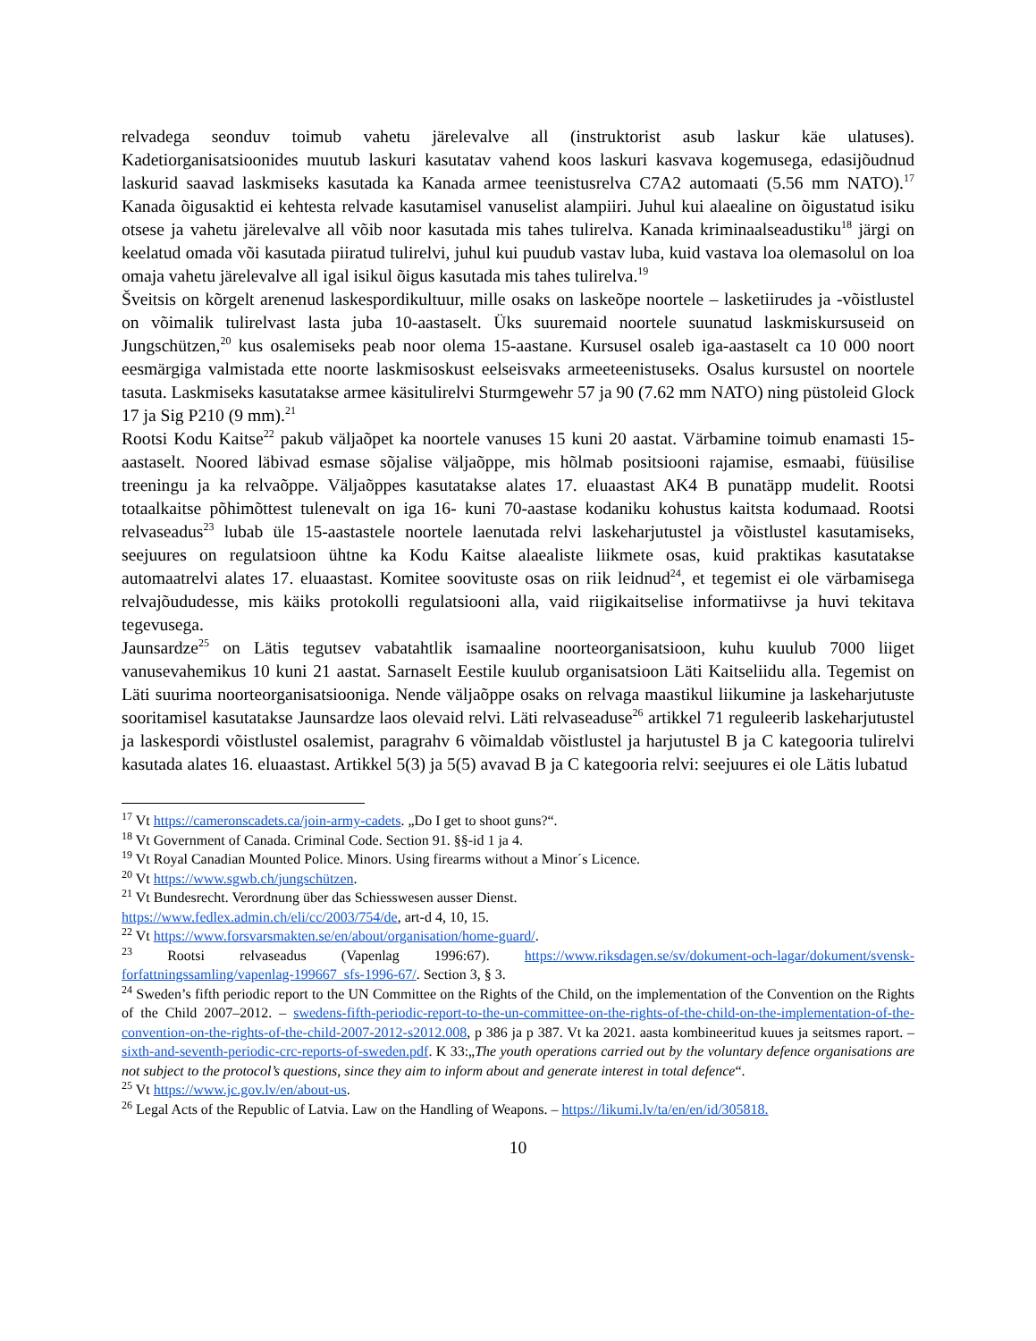relvadega seonduv toimub vahetu järelevalve all (instruktorist asub laskur käe ulatuses). Kadetiorganisatsioonides muutub laskuri kasutatav vahend koos laskuri kasvava kogemusega, edasijõudnud laskurid saavad laskmiseks kasutada ka Kanada armee teenistusrelva C7A2 automaati (5.56 mm NATO).<sup>17</sup> Kanada õigusaktid ei kehtesta relvade kasutamisel vanuselist alampiiri. Juhul kui alaealine on õigustatud isiku otsese ja vahetu järelevalve all võib noor kasutada mis tahes tulirelva. Kanada kriminaalseadustiku<sup>18</sup> järgi on keelatud omada või kasutada piiratud tulirelvi, juhul kui puudub vastav luba, kuid vastava loa olemasolul on loa omaja vahetu järelevalve all igal isikul õigus kasutada mis tahes tulirelva.<sup>19</sup>
Šveitsis on kõrgelt arenenud laskespordikultuur, mille osaks on laskeõpe noortele – lasketiirudes ja -võistlustel on võimalik tulirelvast lasta juba 10-aastaselt. Üks suuremaid noortele suunatud laskmiskursuseid on Jungschützen,<sup>20</sup> kus osalemiseks peab noor olema 15-aastane. Kursusel osaleb iga-aastaselt ca 10 000 noort eesmärgiga valmistada ette noorte laskmisoskust eelseisvaks armeeteenistuseks. Osalus kursustel on noortele tasuta. Laskmiseks kasutatakse armee käsitulirelvi Sturmgewehr 57 ja 90 (7.62 mm NATO) ning püstoleid Glock 17 ja Sig P210 (9 mm).<sup>21</sup>
Rootsi Kodu Kaitse<sup>22</sup> pakub väljaõpet ka noortele vanuses 15 kuni 20 aastat. Värbamine toimub enamasti 15-aastaselt. Noored läbivad esmase sõjalise väljaõppe, mis hõlmab positsiooni rajamise, esmaabi, füüsilise treeningu ja ka relvaõppe. Väljaõppes kasutatakse alates 17. eluaastast AK4 B punatäpp mudelit. Rootsi totaalkaitse põhimõttest tulenevalt on iga 16- kuni 70-aastase kodaniku kohustus kaitsta kodumaad. Rootsi relvaseadus<sup>23</sup> lubab üle 15-aastastele noortele laenutada relvi laskeharjutustel ja võistlustel kasutamiseks, seejuures on regulatsioon ühtne ka Kodu Kaitse alaealiste liikmete osas, kuid praktikas kasutatakse automaatrelvi alates 17. eluaastast. Komitee soovituste osas on riik leidnud<sup>24</sup>, et tegemist ei ole värbamisega relvajõududesse, mis käiks protokolli regulatsiooni alla, vaid riigikaitselise informatiivse ja huvi tekitava tegevusega.
Jaunsardze<sup>25</sup> on Lätis tegutsev vabatahtlik isamaaline noorteorganisatsioon, kuhu kuulub 7000 liiget vanusevahemikus 10 kuni 21 aastat. Sarnaselt Eestile kuulub organisatsioon Läti Kaitseliidu alla. Tegemist on Läti suurima noorteorganisatsiooniga. Nende väljaõppe osaks on relvaga maastikul liikumine ja laskeharjutuste sooritamisel kasutatakse Jaunsardze laos olevaid relvi. Läti relvaseaduse<sup>26</sup> artikkel 71 reguleerib laskeharjutustel ja laskespordi võistlustel osalemist, paragrahv 6 võimaldab võistlustel ja harjutustel B ja C kategooria tulirelvi kasutada alates 16. eluaastast. Artikkel 5(3) ja 5(5) avavad B ja C kategooria relvi: seejuures ei ole Lätis lubatud
<sup>17</sup> Vt https://cameronscadets.ca/join-army-cadets. „Do I get to shoot guns?“.
<sup>18</sup> Vt Government of Canada. Criminal Code. Section 91. §§-id 1 ja 4.
<sup>19</sup> Vt Royal Canadian Mounted Police. Minors. Using firearms without a Minor´s Licence.
<sup>20</sup> Vt https://www.sgwb.ch/jungschützen.
<sup>21</sup> Vt Bundesrecht. Verordnung über das Schiesswesen ausser Dienst.
https://www.fedlex.admin.ch/eli/cc/2003/754/de, art-d 4, 10, 15.
<sup>22</sup> Vt https://www.forsvarsmakten.se/en/about/organisation/home-guard/.
<sup>23</sup> Rootsi relvaseadus (Vapenlag 1996:67). https://www.riksdagen.se/sv/dokument-och-lagar/dokument/svensk-forfattningssamling/vapenlag-199667_sfs-1996-67/. Section 3, § 3.
<sup>24</sup> Sweden’s fifth periodic report to the UN Committee on the Rights of the Child, on the implementation of the Convention on the Rights of the Child 2007–2012. – swedens-fifth-periodic-report-to-the-un-committee-on-the-rights-of-the-child-on-the-implementation-of-the-convention-on-the-rights-of-the-child-2007-2012-s2012.008, p 386 ja p 387. Vt ka 2021. aasta kombineeritud kuues ja seitsmes raport. – sixth-and-seventh-periodic-crc-reports-of-sweden.pdf. K 33:„The youth operations carried out by the voluntary defence organisations are not subject to the protocol’s questions, since they aim to inform about and generate interest in total defence“.
<sup>25</sup> Vt https://www.jc.gov.lv/en/about-us.
<sup>26</sup> Legal Acts of the Republic of Latvia. Law on the Handling of Weapons. – https://likumi.lv/ta/en/en/id/305818.
10